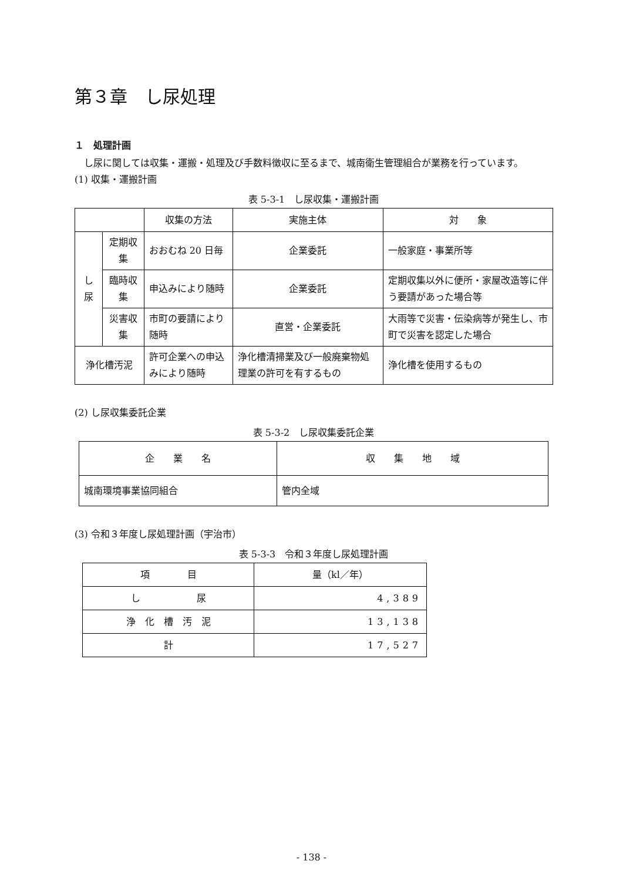第３章　し尿処理
１　処理計画
　し尿に関しては収集・運搬・処理及び手数料徴収に至るまで、城南衛生管理組合が業務を行っています。
(1) 収集・運搬計画
表 5-3-1　し尿収集・運搬計画
| | | 収集の方法 | 実施主体 | 対 象 |
| --- | --- | --- | --- | --- |
| し尿 | 定期収集 | おおむね 20 日毎 | 企業委託 | 一般家庭・事業所等 |
| | 臨時収集 | 申込みにより随時 | 企業委託 | 定期収集以外に便所・家屋改造等に伴う要請があった場合等 |
| | 災害収集 | 市町の要請により随時 | 直営・企業委託 | 大雨等で災害・伝染病等が発生し、市町で災害を認定した場合 |
| 浄化槽汚泥 | | 許可企業への申込みにより随時 | 浄化槽清掃業及び一般廃棄物処理業の許可を有するもの | 浄化槽を使用するもの |
(2) し尿収集委託企業
表 5-3-2　し尿収集委託企業
| 企 業 名 | 収 集 地 域 |
| --- | --- |
| 城南環境事業協同組合 | 管内全域 |
(3) 令和３年度し尿処理計画（宇治市）
表 5-3-3　令和３年度し尿処理計画
| 項 目 | 量（kl／年） |
| --- | --- |
| し 尿 | 4,389 |
| 浄 化 槽 汚 泥 | 13,138 |
| 計 | 17,527 |
- 138 -